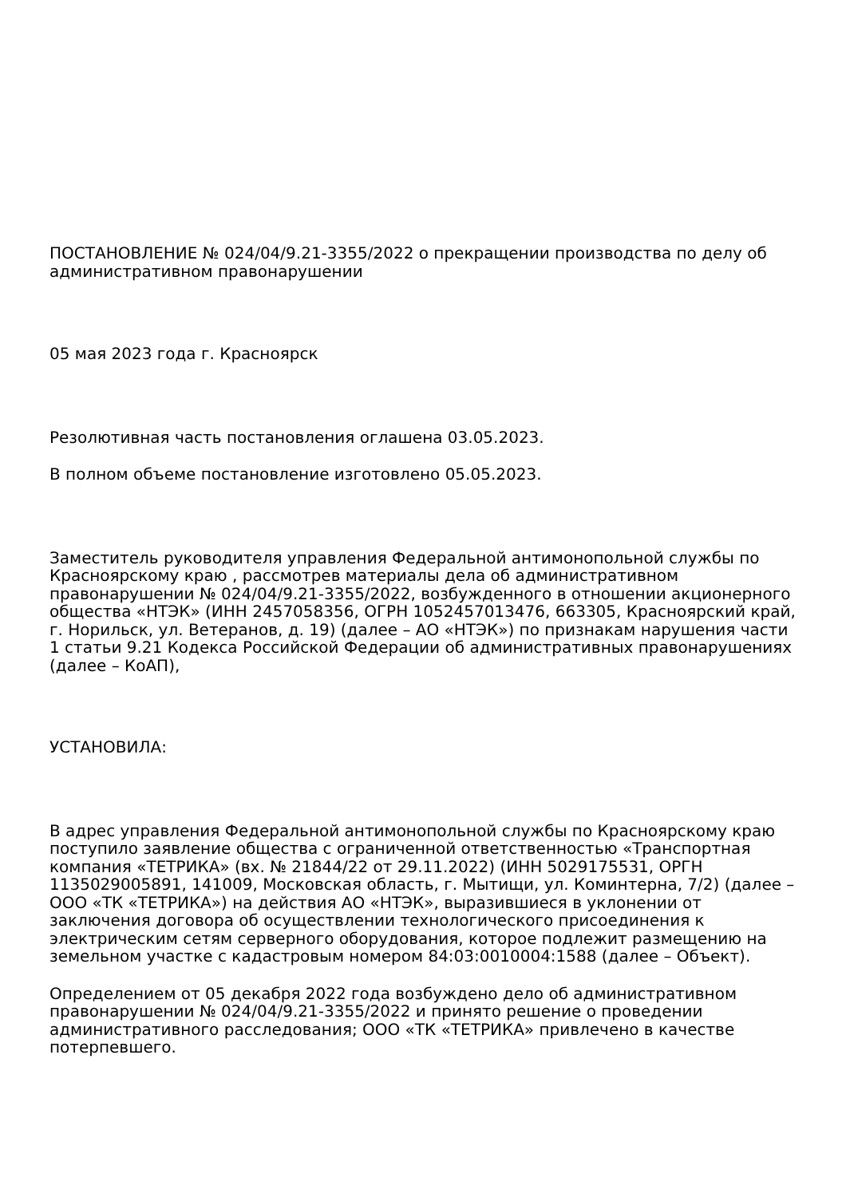ПОСТАНОВЛЕНИЕ № 024/04/9.21-3355/2022 о прекращении производства по делу об административном правонарушении
05 мая 2023 года г. Красноярск
Резолютивная часть постановления оглашена 03.05.2023.
В полном объеме постановление изготовлено 05.05.2023.
Заместитель руководителя управления Федеральной антимонопольной службы по Красноярскому краю , рассмотрев материалы дела об административном правонарушении № 024/04/9.21-3355/2022, возбужденного в отношении акционерного общества «НТЭК» (ИНН 2457058356, ОГРН 1052457013476, 663305, Красноярский край, г. Норильск, ул. Ветеранов, д. 19) (далее – АО «НТЭК») по признакам нарушения части 1 статьи 9.21 Кодекса Российской Федерации об административных правонарушениях (далее – КоАП),
УСТАНОВИЛА:
В адрес управления Федеральной антимонопольной службы по Красноярскому краю поступило заявление общества с ограниченной ответственностью «Транспортная компания «ТЕТРИКА» (вх. № 21844/22 от 29.11.2022) (ИНН 5029175531, ОРГН 1135029005891, 141009, Московская область, г. Мытищи, ул. Коминтерна, 7/2) (далее – ООО «ТК «ТЕТРИКА») на действия АО «НТЭК», выразившиеся в уклонении от заключения договора об осуществлении технологического присоединения к электрическим сетям серверного оборудования, которое подлежит размещению на земельном участке с кадастровым номером 84:03:0010004:1588 (далее – Объект).
Определением от 05 декабря 2022 года возбуждено дело об административном правонарушении № 024/04/9.21-3355/2022 и принято решение о проведении административного расследования; ООО «ТК «ТЕТРИКА» привлечено в качестве потерпевшего.